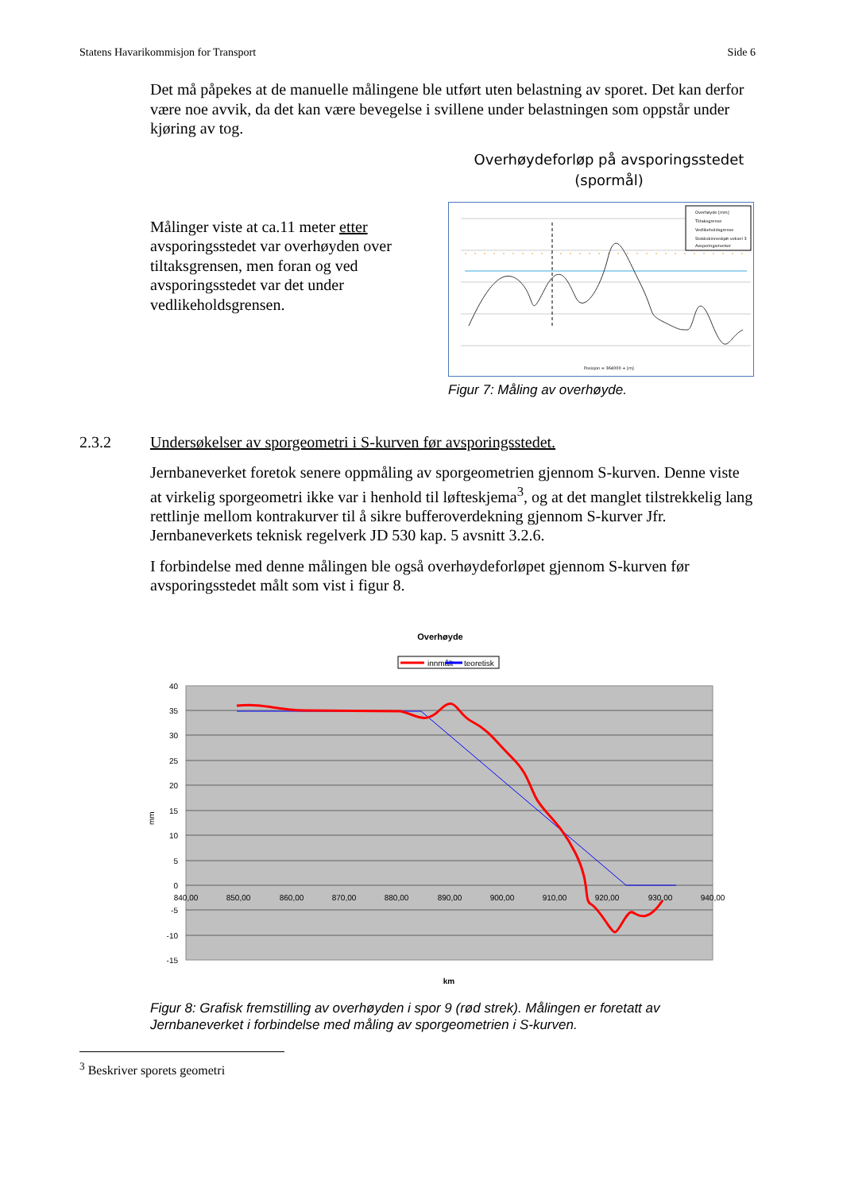Statens Havarikommisjon for Transport Side 6
Det må påpekes at de manuelle målingene ble utført uten belastning av sporet. Det kan derfor være noe avvik, da det kan være bevegelse i svillene under belastningen som oppstår under kjøring av tog.
Målinger viste at ca.11 meter etter avsporingsstedet var overhøyden over tiltaksgrensen, men foran og ved avsporingsstedet var det under vedlikeholdsgrensen.
Overhøydeforløp på avsporingsstedet (spormål)
Overhøyde [mm]
Tiltaksgrense
Vedlikeholdsgrense
Stokkskinneskjøt veksel 3
Avsporingsmerker
Posisjon = 364000 + [m]
Figur 7: Måling av overhøyde.
2.3.2 Undersøkelser av sporgeometri i S-kurven før avsporingsstedet.
Jernbaneverket foretok senere oppmåling av sporgeometrien gjennom S-kurven. Denne viste at virkelig sporgeometri ikke var i henhold til løfteskjema<sup>3</sup>, og at det manglet tilstrekkelig lang rettlinje mellom kontrakurver til å sikre bufferoverdekning gjennom S-kurver Jfr. Jernbaneverkets teknisk regelverk JD 530 kap. 5 avsnitt 3.2.6.
I forbindelse med denne målingen ble også overhøydeforløpet gjennom S-kurven før avsporingsstedet målt som vist i figur 8.
Overhøyde
innmålt
teoretisk
40
35
30
25
20
15
10
5
0
-5
-10
-15
840,00
850,00
860,00
870,00
880,00
890,00
900,00
910,00
920,00
930,00
940,00
mm
km
Figur 8: Grafisk fremstilling av overhøyden i spor 9 (rød strek). Målingen er foretatt av Jernbaneverket i forbindelse med måling av sporgeometrien i S-kurven.
<sup>3</sup> Beskriver sporets geometri